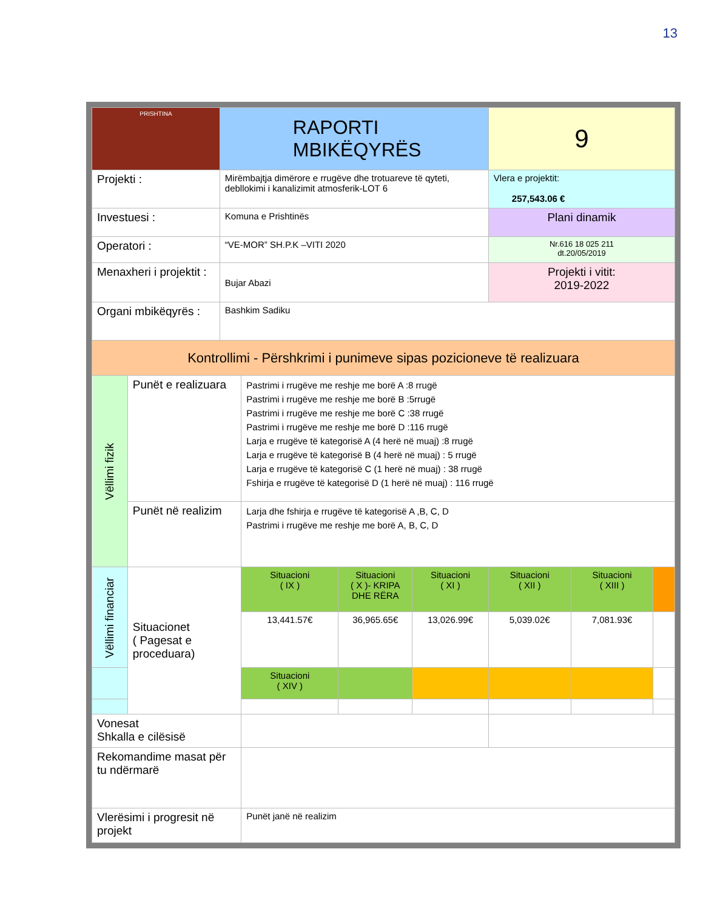13
| PRISHTINA | | RAPORTI MBIKËQYRËS | | | | 9 | | |
| Projekti : | | Mirëmbajtja dimërore e rrugëve dhe trotuareve të qyteti, debllokimi i kanalizimit atmosferik-LOT 6 | | | | Vlera e projektit: 257,543.06 € | | |
| Investuesi : | | Komuna e Prishtinës | | | | Plani dinamik | | |
| Operatori : | | “VE-MOR” SH.P.K –VITI 2020 | | | | Nr.616 18 025 211 dt.20/05/2019 | | |
| Menaxheri i projektit : | | Bujar Abazi | | | | Projekti i vitit: 2019-2022 | | |
| Organi mbikëqyrës : | | Bashkim Sadiku | | | | | | |
| Kontrollimi - Përshkrimi i punimeve sipas pozicioneve të realizuara | | | | | | | | |
| Vëllimi fizik | Punët e realizuara | | Pastrimi i rrugëve me reshje me borë A :8 rrugë Pastrimi i rrugëve me reshje me borë B :5rrugë Pastrimi i rrugëve me reshje me borë C :38 rrugë Pastrimi i rrugëve me reshje me borë D :116 rrugë Larja e rrugëve të kategorisë A (4 herë në muaj) :8 rrugë Larja e rrugëve të kategorisë B (4 herë në muaj) : 5 rrugë Larja e rrugëve të kategorisë C (1 herë në muaj) : 38 rrugë Fshirja e rrugëve të kategorisë D (1 herë në muaj) : 116 rrugë | | | | | |
| | Punët në realizim | | Larja dhe fshirja e rrugëve të kategorisë A ,B, C, D Pastrimi i rrugëve me reshje me borë A, B, C, D | | | | | |
| Vëllimi financiar | Situacionet ( Pagesat e proceduara) | | Situacioni ( IX ) | Situacioni ( X )- KRIPA DHE RËRA | Situacioni ( XI ) | Situacioni ( XII ) | Situacioni ( XIII ) | |
| | | | 13,441.57€ | 36,965.65€ | 13,026.99€ | 5,039.02€ | 7,081.93€ | |
| | | | Situacioni ( XIV ) | | | | | |
| Vonesat Shkalla e cilësisë | | | | | | | | |
| Rekomandime masat për tu ndërmarë | | | | | | | | |
| Vlerësimi i progresit në projekt | | | Punët janë në realizim | | | | | |